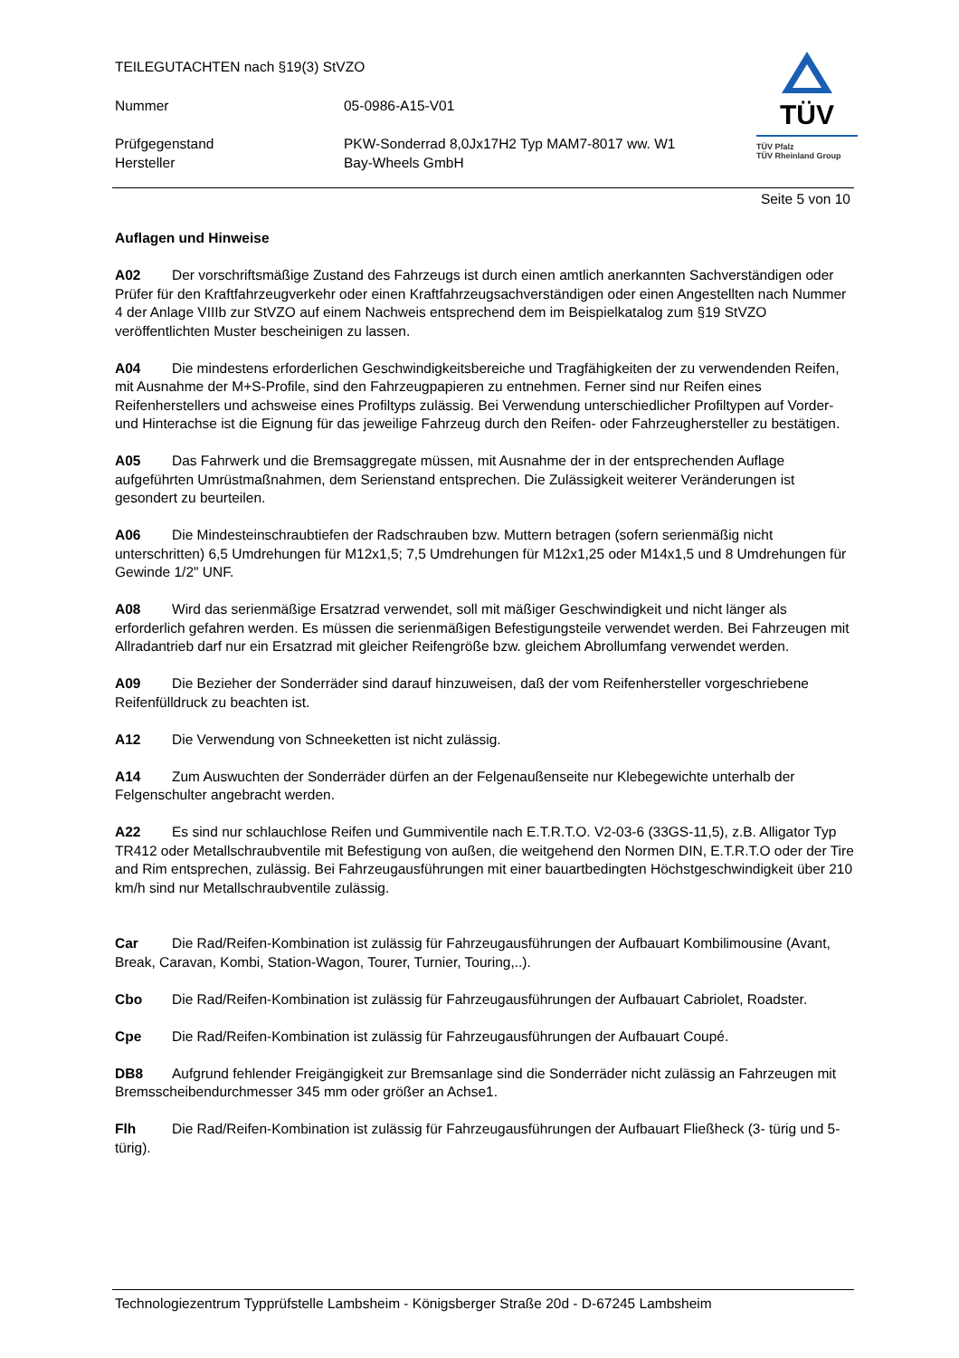TEILEGUTACHTEN nach §19(3) StVZO
Nummer 05-0986-A15-V01
Prüfgegenstand
Hersteller
PKW-Sonderrad 8,0Jx17H2 Typ MAM7-8017 ww. W1
Bay-Wheels GmbH
TÜV
TÜV Pfalz
TÜV Rheinland Group
Seite 5 von 10
Auflagen und Hinweise
A02 Der vorschriftsmäßige Zustand des Fahrzeugs ist durch einen amtlich anerkannten Sachverständigen oder Prüfer für den Kraftfahrzeugverkehr oder einen Kraftfahrzeugsachverständigen oder einen Angestellten nach Nummer 4 der Anlage VIIIb zur StVZO auf einem Nachweis entsprechend dem im Beispielkatalog zum §19 StVZO veröffentlichten Muster bescheinigen zu lassen.
A04 Die mindestens erforderlichen Geschwindigkeitsbereiche und Tragfähigkeiten der zu verwendenden Reifen, mit Ausnahme der M+S-Profile, sind den Fahrzeugpapieren zu entnehmen. Ferner sind nur Reifen eines Reifenherstellers und achsweise eines Profiltyps zulässig. Bei Verwendung unterschiedlicher Profiltypen auf Vorder- und Hinterachse ist die Eignung für das jeweilige Fahrzeug durch den Reifen- oder Fahrzeughersteller zu bestätigen.
A05 Das Fahrwerk und die Bremsaggregate müssen, mit Ausnahme der in der entsprechenden Auflage aufgeführten Umrüstmaßnahmen, dem Serienstand entsprechen. Die Zulässigkeit weiterer Veränderungen ist gesondert zu beurteilen.
A06 Die Mindesteinschraubtiefen der Radschrauben bzw. Muttern betragen (sofern serienmäßig nicht unterschritten) 6,5 Umdrehungen für M12x1,5; 7,5 Umdrehungen für M12x1,25 oder M14x1,5 und 8 Umdrehungen für Gewinde 1/2" UNF.
A08 Wird das serienmäßige Ersatzrad verwendet, soll mit mäßiger Geschwindigkeit und nicht länger als erforderlich gefahren werden. Es müssen die serienmäßigen Befestigungsteile verwendet werden. Bei Fahrzeugen mit Allradantrieb darf nur ein Ersatzrad mit gleicher Reifengröße bzw. gleichem Abrollumfang verwendet werden.
A09 Die Bezieher der Sonderräder sind darauf hinzuweisen, daß der vom Reifenhersteller vorgeschriebene Reifenfülldruck zu beachten ist.
A12 Die Verwendung von Schneeketten ist nicht zulässig.
A14 Zum Auswuchten der Sonderräder dürfen an der Felgenaußenseite nur Klebegewichte unterhalb der Felgenschulter angebracht werden.
A22 Es sind nur schlauchlose Reifen und Gummiventile nach E.T.R.T.O. V2-03-6 (33GS-11,5), z.B. Alligator Typ TR412 oder Metallschraubventile mit Befestigung von außen, die weitgehend den Normen DIN, E.T.R.T.O oder der Tire and Rim entsprechen, zulässig. Bei Fahrzeugausführungen mit einer bauartbedingten Höchstgeschwindigkeit über 210 km/h sind nur Metallschraubventile zulässig.
Car Die Rad/Reifen-Kombination ist zulässig für Fahrzeugausführungen der Aufbauart Kombilimousine (Avant, Break, Caravan, Kombi, Station-Wagon, Tourer, Turnier, Touring,..).
Cbo Die Rad/Reifen-Kombination ist zulässig für Fahrzeugausführungen der Aufbauart Cabriolet, Roadster.
Cpe Die Rad/Reifen-Kombination ist zulässig für Fahrzeugausführungen der Aufbauart Coupé.
DB8 Aufgrund fehlender Freigängigkeit zur Bremsanlage sind die Sonderräder nicht zulässig an Fahrzeugen mit Bremsscheibendurchmesser 345 mm oder größer an Achse1.
Flh Die Rad/Reifen-Kombination ist zulässig für Fahrzeugausführungen der Aufbauart Fließheck (3- türig und 5- türig).
Technologiezentrum Typprüfstelle Lambsheim - Königsberger Straße 20d - D-67245 Lambsheim